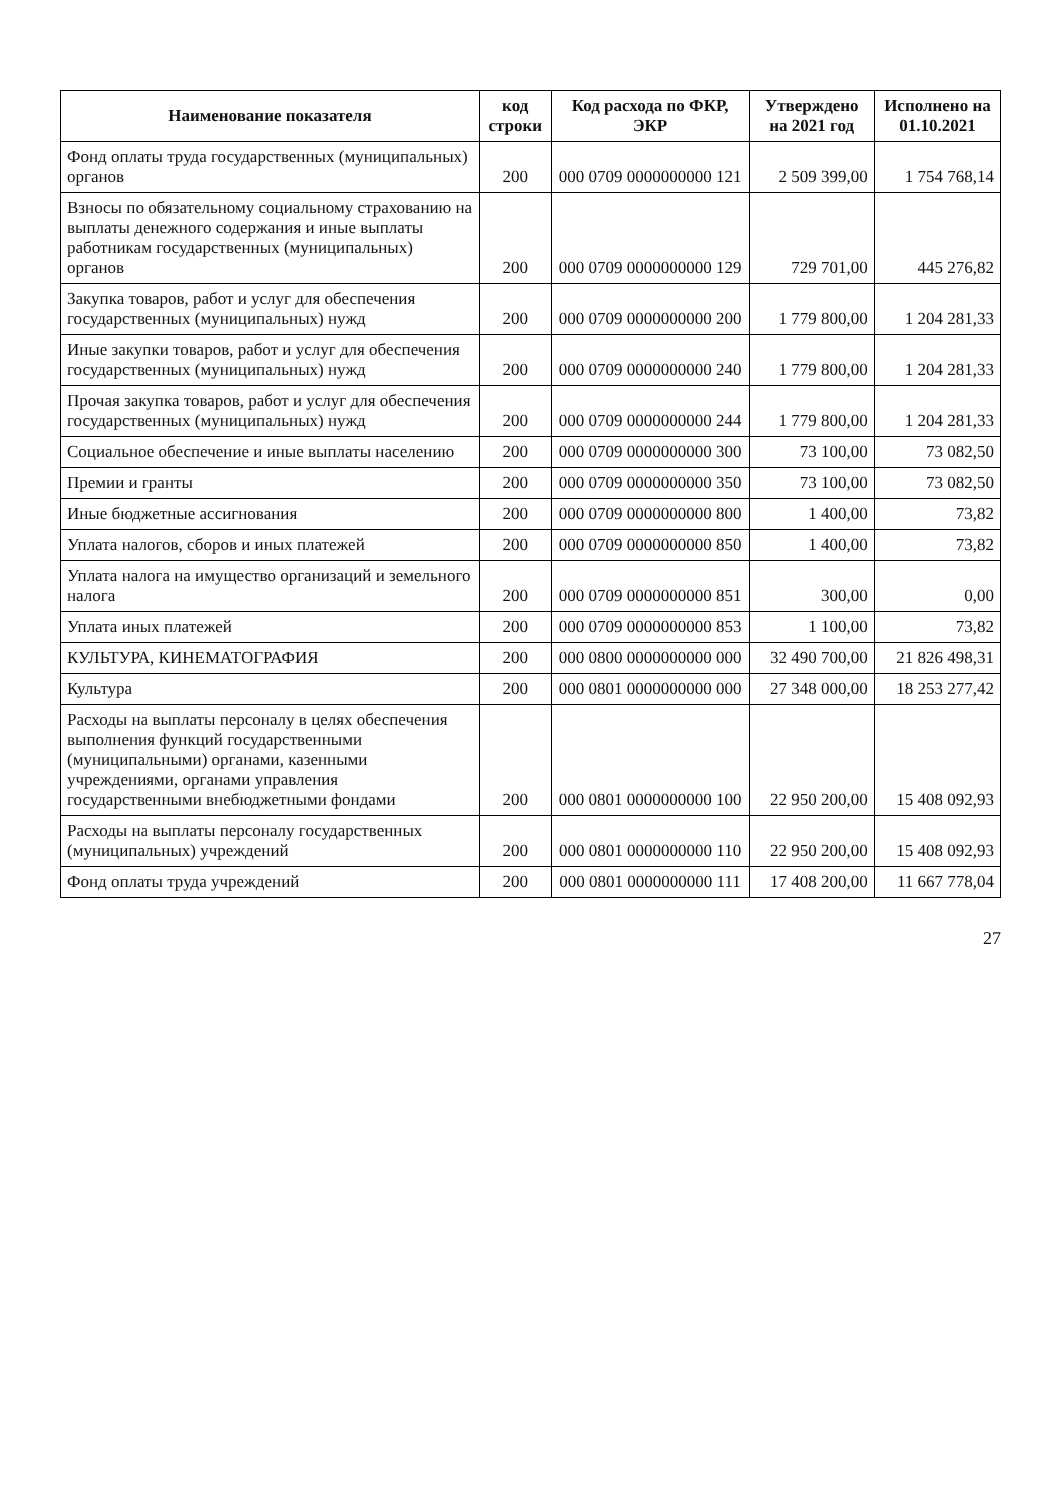| Наименование показателя | код строки | Код расхода по ФКР, ЭКР | Утверждено на 2021 год | Исполнено на 01.10.2021 |
| --- | --- | --- | --- | --- |
| Фонд оплаты труда государственных (муниципальных) органов | 200 | 000 0709 0000000000 121 | 2 509 399,00 | 1 754 768,14 |
| Взносы по обязательному социальному страхованию на выплаты денежного содержания и иные выплаты работникам государственных (муниципальных) органов | 200 | 000 0709 0000000000 129 | 729 701,00 | 445 276,82 |
| Закупка товаров, работ и услуг для обеспечения государственных (муниципальных) нужд | 200 | 000 0709 0000000000 200 | 1 779 800,00 | 1 204 281,33 |
| Иные закупки товаров, работ и услуг для обеспечения государственных (муниципальных) нужд | 200 | 000 0709 0000000000 240 | 1 779 800,00 | 1 204 281,33 |
| Прочая закупка товаров, работ и услуг для обеспечения государственных (муниципальных) нужд | 200 | 000 0709 0000000000 244 | 1 779 800,00 | 1 204 281,33 |
| Социальное обеспечение и иные выплаты населению | 200 | 000 0709 0000000000 300 | 73 100,00 | 73 082,50 |
| Премии и гранты | 200 | 000 0709 0000000000 350 | 73 100,00 | 73 082,50 |
| Иные бюджетные ассигнования | 200 | 000 0709 0000000000 800 | 1 400,00 | 73,82 |
| Уплата налогов, сборов и иных платежей | 200 | 000 0709 0000000000 850 | 1 400,00 | 73,82 |
| Уплата налога на имущество организаций и земельного налога | 200 | 000 0709 0000000000 851 | 300,00 | 0,00 |
| Уплата иных платежей | 200 | 000 0709 0000000000 853 | 1 100,00 | 73,82 |
| КУЛЬТУРА, КИНЕМАТОГРАФИЯ | 200 | 000 0800 0000000000 000 | 32 490 700,00 | 21 826 498,31 |
| Культура | 200 | 000 0801 0000000000 000 | 27 348 000,00 | 18 253 277,42 |
| Расходы на выплаты персоналу в целях обеспечения выполнения функций государственными (муниципальными) органами, казенными учреждениями, органами управления государственными внебюджетными фондами | 200 | 000 0801 0000000000 100 | 22 950 200,00 | 15 408 092,93 |
| Расходы на выплаты персоналу государственных (муниципальных) учреждений | 200 | 000 0801 0000000000 110 | 22 950 200,00 | 15 408 092,93 |
| Фонд оплаты труда учреждений | 200 | 000 0801 0000000000 111 | 17 408 200,00 | 11 667 778,04 |
27